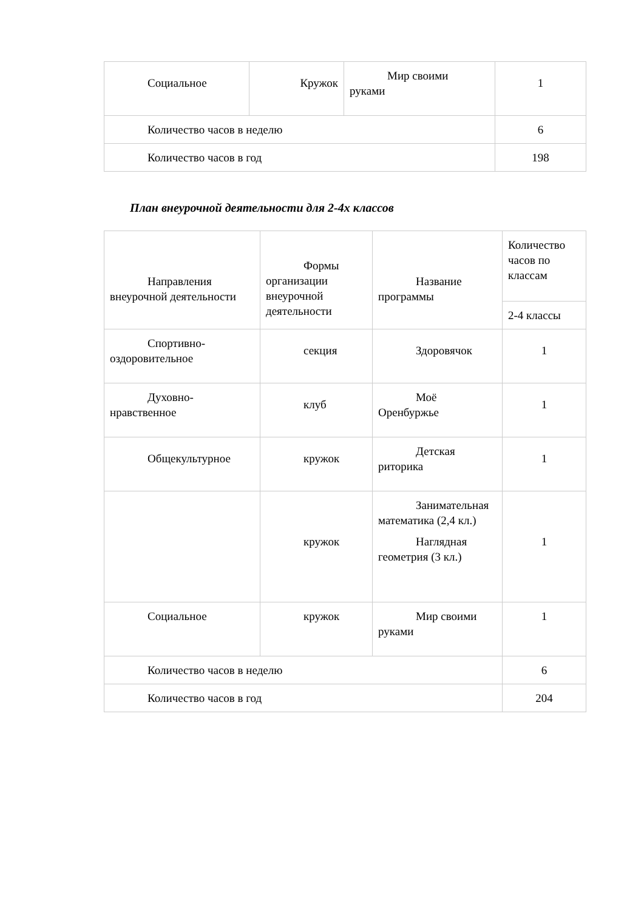| Социальное | Кружок | Мир своими руками | 1 |
| Количество часов в неделю | | | 6 |
| Количество часов в год | | | 198 |
План внеурочной деятельности для 2-4х классов
| Направления внеурочной деятельности | Формы организации внеурочной деятельности | Название программы | Количество часов по классам |
| | | | 2-4 классы |
| Спортивно-оздоровительное | секция | Здоровячок | 1 |
| Духовно-нравственное | клуб | Моё Оренбуржье | 1 |
| Общекультурное | кружок | Детская риторика | 1 |
| | кружок | Занимательная математика (2,4 кл.) Наглядная геометрия (3 кл.) | 1 |
| Социальное | кружок | Мир своими руками | 1 |
| Количество часов в неделю | | | 6 |
| Количество часов в год | | | 204 |